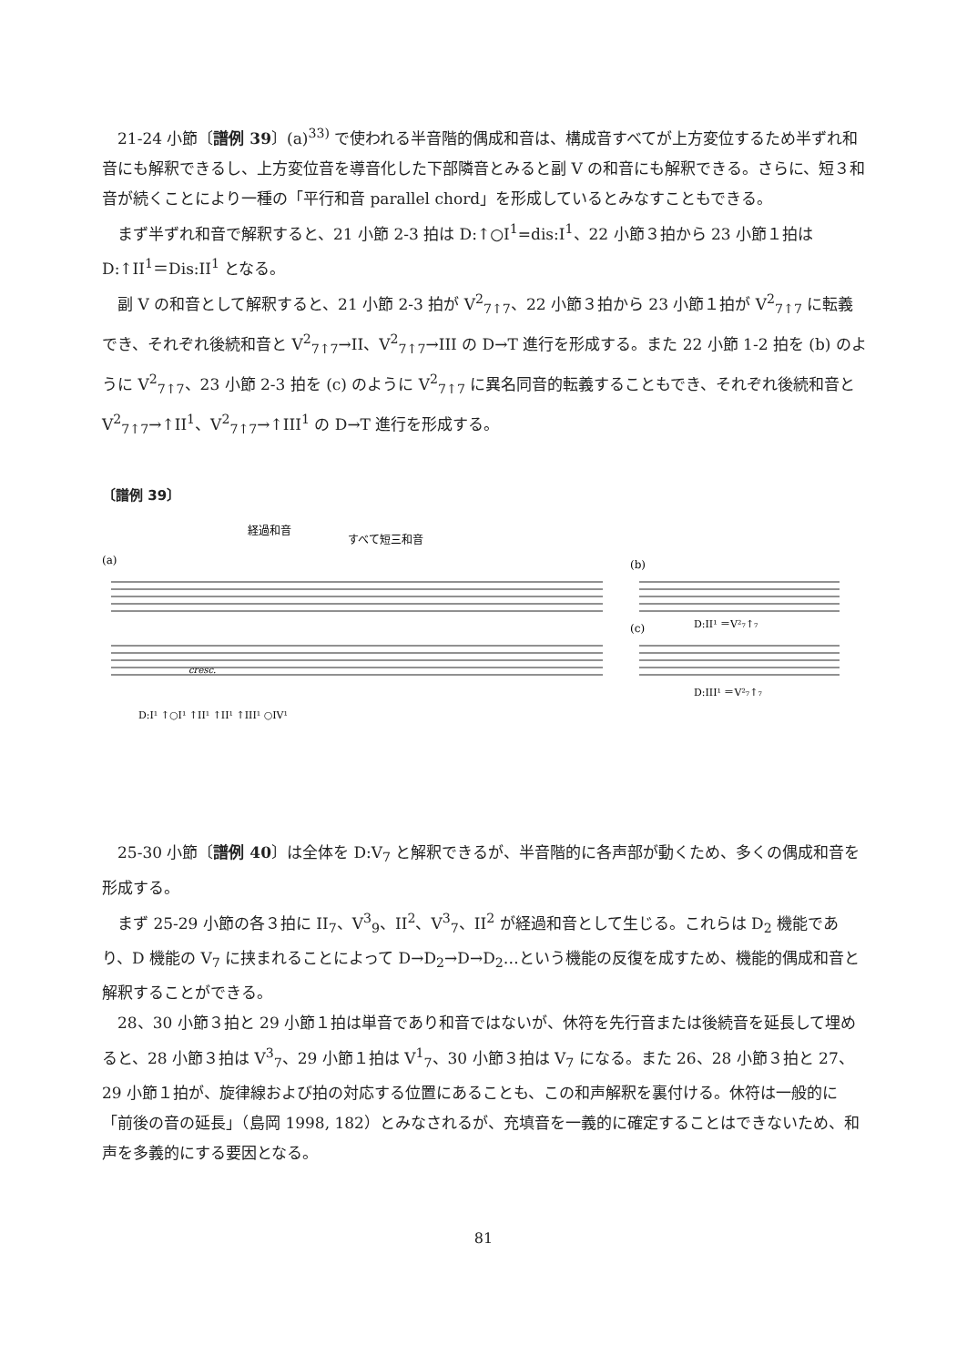21-24 小節〔譜例 39〕(a)<sup>33)</sup> で使われる半音階的偶成和音は、構成音すべてが上方変位するため半ずれ和音にも解釈できるし、上方変位音を導音化した下部隣音とみると副 V の和音にも解釈できる。さらに、短３和音が続くことにより一種の「平行和音 parallel chord」を形成しているとみなすこともできる。
まず半ずれ和音で解釈すると、21 小節 2-3 拍は D:↑○I<sup>1</sup>=dis:I<sup>1</sup>、22 小節３拍から 23 小節１拍は D:↑II<sup>1</sup>＝Dis:II<sup>1</sup> となる。
副 V の和音として解釈すると、21 小節 2-3 拍が V<sup>2</sup><sub>7↑7</sub>、22 小節３拍から 23 小節１拍が V<sup>2</sup><sub>7↑7</sub> に転義でき、それぞれ後続和音と V<sup>2</sup><sub>7↑7</sub>→II、V<sup>2</sup><sub>7↑7</sub>→III の D→T 進行を形成する。また 22 小節 1-2 拍を (b) のように V<sup>2</sup><sub>7↑7</sub>、23 小節 2-3 拍を (c) のように V<sup>2</sup><sub>7↑7</sub> に異名同音的転義することもでき、それぞれ後続和音と V<sup>2</sup><sub>7↑7</sub>→↑II<sup>1</sup>、V<sup>2</sup><sub>7↑7</sub>→↑III<sup>1</sup> の D→T 進行を形成する。
〔譜例 39〕
経過和音
すべて短三和音
(a)
(b)
(c)
cresc.
D:I¹ ↑○I¹ ↑II¹ ↑II¹ ↑III¹ ○IV¹
D:II¹ ＝V²₇↑₇
D:III¹ ＝V²₇↑₇
25-30 小節〔譜例 40〕は全体を D:V<sub>7</sub> と解釈できるが、半音階的に各声部が動くため、多くの偶成和音を形成する。
まず 25-29 小節の各３拍に II<sub>7</sub>、V<sup>3</sup><sub>9</sub>、II<sup>2</sup>、V<sup>3</sup><sub>7</sub>、II<sup>2</sup> が経過和音として生じる。これらは D<sub>2</sub> 機能であり、D 機能の V<sub>7</sub> に挟まれることによって D→D<sub>2</sub>→D→D<sub>2</sub>…という機能の反復を成すため、機能的偶成和音と解釈することができる。
28、30 小節３拍と 29 小節１拍は単音であり和音ではないが、休符を先行音または後続音を延長して埋めると、28 小節３拍は V<sup>3</sup><sub>7</sub>、29 小節１拍は V<sup>1</sup><sub>7</sub>、30 小節３拍は V<sub>7</sub> になる。また 26、28 小節３拍と 27、29 小節１拍が、旋律線および拍の対応する位置にあることも、この和声解釈を裏付ける。休符は一般的に「前後の音の延長」（島岡 1998, 182）とみなされるが、充填音を一義的に確定することはできないため、和声を多義的にする要因となる。
81